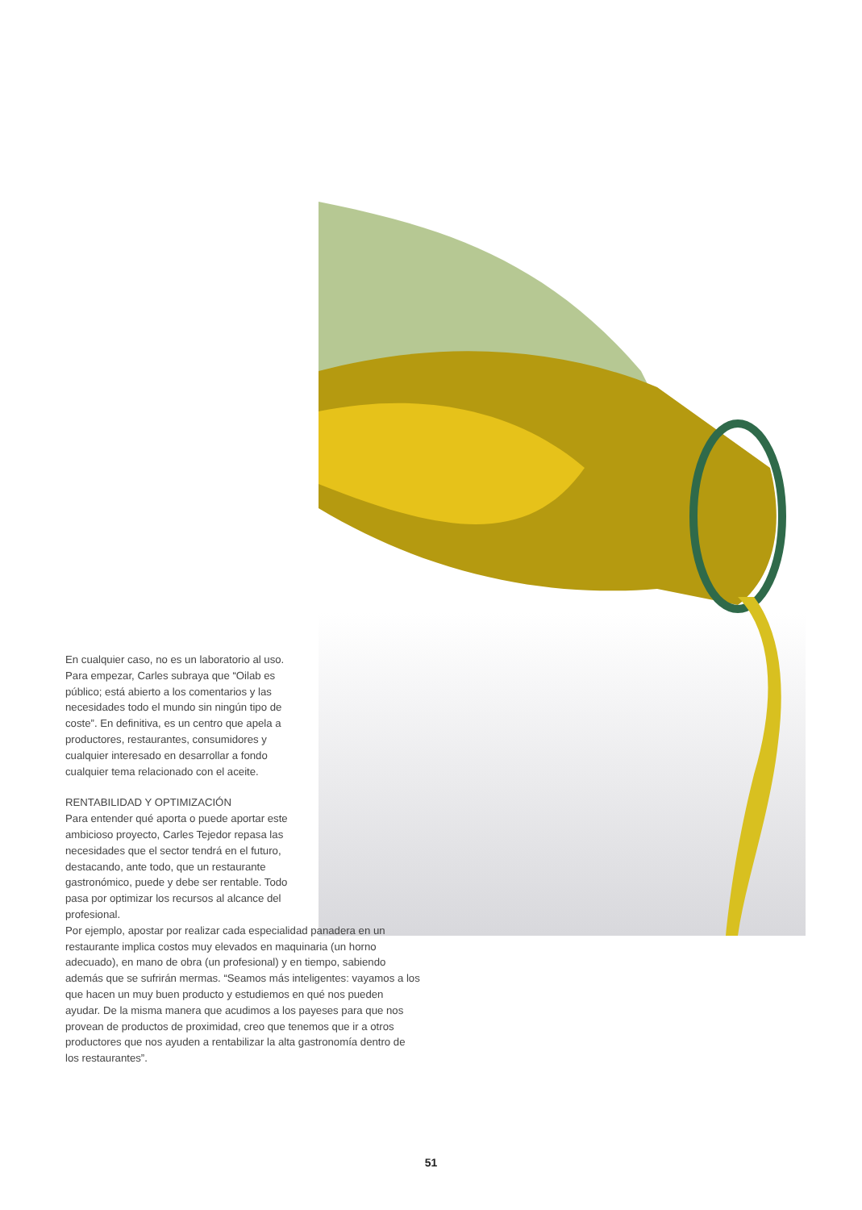En cualquier caso, no es un laboratorio al uso. Para empezar, Carles subraya que “Oilab es público; está abierto a los comentarios y las necesidades todo el mundo sin ningún tipo de coste”. En definitiva, es un centro que apela a productores, restaurantes, consumidores y cualquier interesado en desarrollar a fondo cualquier tema relacionado con el aceite.
RENTABILIDAD Y OPTIMIZACIÓN
Para entender qué aporta o puede aportar este ambicioso proyecto, Carles Tejedor repasa las necesidades que el sector tendrá en el futu­ro, destacando, ante todo, que un restaurante gastronómico, puede y debe ser rentable. Todo pasa por optimizar los recursos al alcance del profesional.
Por ejemplo, apostar por realizar cada espe­cialidad panadera en un restaurante implica costos muy elevados en maquinaria (un horno adecuado), en mano de obra (un profesional) y en tiempo, sabiendo además que se sufrirán mermas. “Seamos más inteligentes: vayamos a los que hacen un muy buen producto y estudiemos en qué nos pueden ayudar. De la misma manera que acudimos a los payeses para que nos provean de productos de proximidad, creo que tenemos que ir a otros productores que nos ayuden a rentabilizar la alta gastrono­mía dentro de los restaurantes”.
51